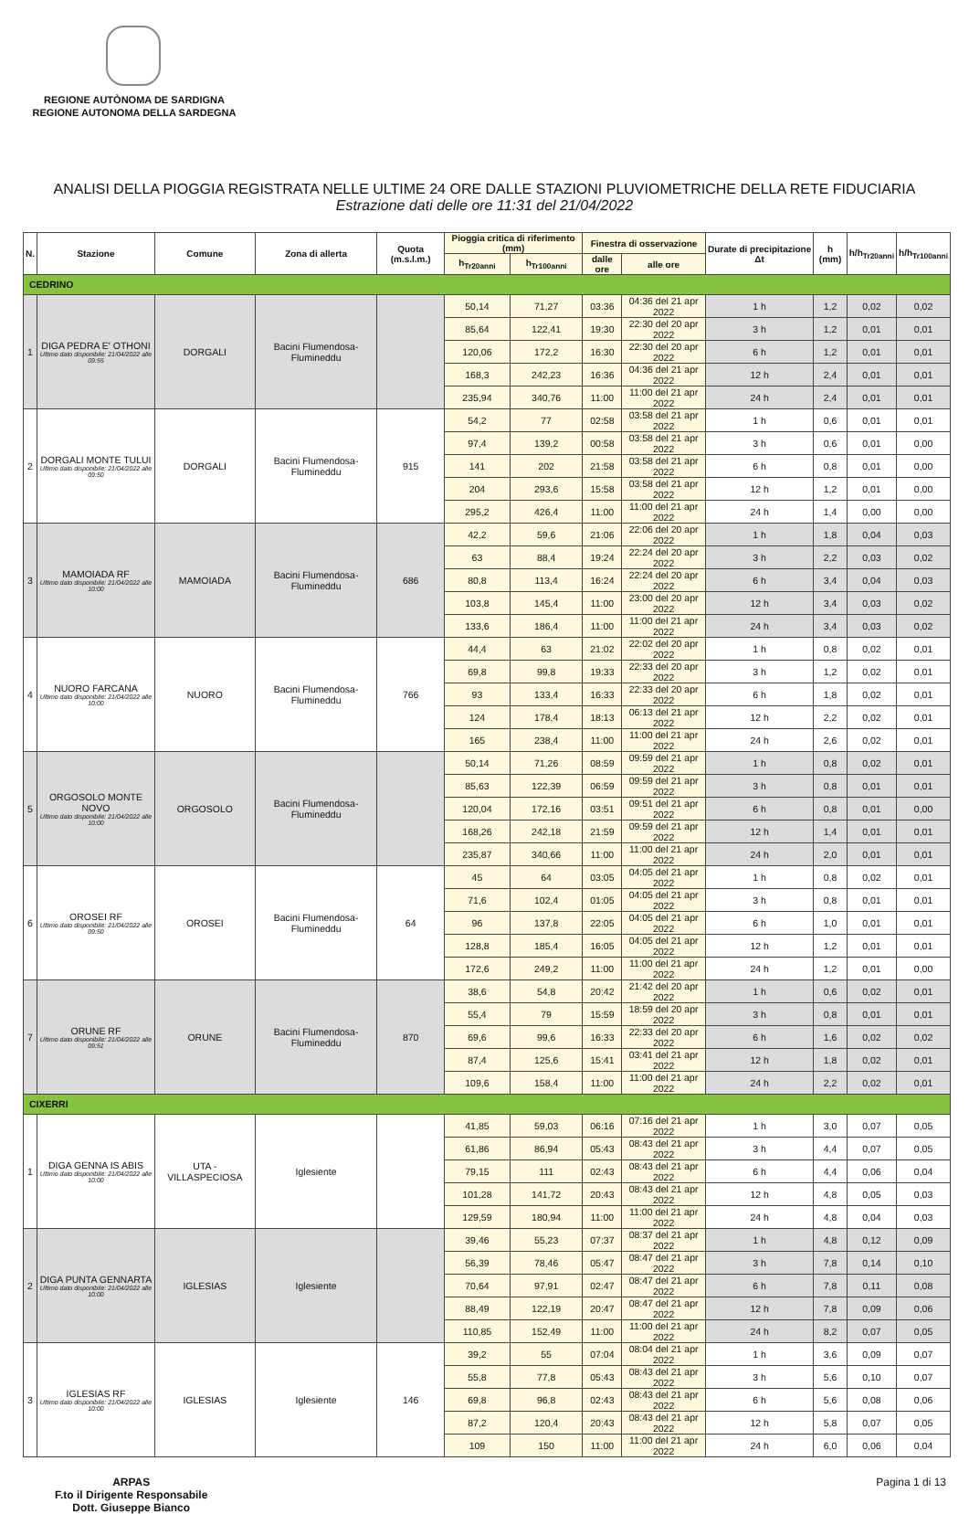REGIONE AUTÒNOMA DE SARDIGNA
REGIONE AUTONOMA DELLA SARDEGNA
ANALISI DELLA PIOGGIA REGISTRATA NELLE ULTIME 24 ORE DALLE STAZIONI PLUVIOMETRICHE DELLA RETE FIDUCIARIA
Estrazione dati delle ore 11:31 del 21/04/2022
| N. | Stazione | Comune | Zona di allerta | Quota (m.s.l.m.) | Pioggia critica di riferimento (mm) | | Finestra di osservazione | | Durate di precipitazione Δt | h (mm) | h/h<sub>Tr20anni</sub> | h/h<sub>Tr100anni</sub> |
| --- | --- | --- | --- | --- | --- | --- | --- | --- | --- | --- | --- | --- |
| | | | | | h<sub>Tr20anni</sub> | h<sub>Tr100anni</sub> | dalle ore | alle ore | | | | |
| CEDRINO | | | | | | | | | | | | |
| 1 | DIGA PEDRA E' OTHONI Ultimo dato disponibile: 21/04/2022 alle 09:55 | DORGALI | Bacini Flumendosa-Flumineddu | | 50,14 | 71,27 | 03:36 | 04:36 del 21 apr 2022 | 1 h | 1,2 | 0,02 | 0,02 |
| | | | | | 85,64 | 122,41 | 19:30 | 22:30 del 20 apr 2022 | 3 h | 1,2 | 0,01 | 0,01 |
| | | | | | 120,06 | 172,2 | 16:30 | 22:30 del 20 apr 2022 | 6 h | 1,2 | 0,01 | 0,01 |
| | | | | | 168,3 | 242,23 | 16:36 | 04:36 del 21 apr 2022 | 12 h | 2,4 | 0,01 | 0,01 |
| | | | | | 235,94 | 340,76 | 11:00 | 11:00 del 21 apr 2022 | 24 h | 2,4 | 0,01 | 0,01 |
| 2 | DORGALI MONTE TULUI Ultimo dato disponibile: 21/04/2022 alle 09:50 | DORGALI | Bacini Flumendosa-Flumineddu | 915 | 54,2 | 77 | 02:58 | 03:58 del 21 apr 2022 | 1 h | 0,6 | 0,01 | 0,01 |
| | | | | | 97,4 | 139,2 | 00:58 | 03:58 del 21 apr 2022 | 3 h | 0,6 | 0,01 | 0,00 |
| | | | | | 141 | 202 | 21:58 | 03:58 del 21 apr 2022 | 6 h | 0,8 | 0,01 | 0,00 |
| | | | | | 204 | 293,6 | 15:58 | 03:58 del 21 apr 2022 | 12 h | 1,2 | 0,01 | 0,00 |
| | | | | | 295,2 | 426,4 | 11:00 | 11:00 del 21 apr 2022 | 24 h | 1,4 | 0,00 | 0,00 |
| 3 | MAMOIADA RF Ultimo dato disponibile: 21/04/2022 alle 10:00 | MAMOIADA | Bacini Flumendosa-Flumineddu | 686 | 42,2 | 59,6 | 21:06 | 22:06 del 20 apr 2022 | 1 h | 1,8 | 0,04 | 0,03 |
| | | | | | 63 | 88,4 | 19:24 | 22:24 del 20 apr 2022 | 3 h | 2,2 | 0,03 | 0,02 |
| | | | | | 80,8 | 113,4 | 16:24 | 22:24 del 20 apr 2022 | 6 h | 3,4 | 0,04 | 0,03 |
| | | | | | 103,8 | 145,4 | 11:00 | 23:00 del 20 apr 2022 | 12 h | 3,4 | 0,03 | 0,02 |
| | | | | | 133,6 | 186,4 | 11:00 | 11:00 del 21 apr 2022 | 24 h | 3,4 | 0,03 | 0,02 |
| 4 | NUORO FARCANA Ultimo dato disponibile: 21/04/2022 alle 10:00 | NUORO | Bacini Flumendosa-Flumineddu | 766 | 44,4 | 63 | 21:02 | 22:02 del 20 apr 2022 | 1 h | 0,8 | 0,02 | 0,01 |
| | | | | | 69,8 | 99,8 | 19:33 | 22:33 del 20 apr 2022 | 3 h | 1,2 | 0,02 | 0,01 |
| | | | | | 93 | 133,4 | 16:33 | 22:33 del 20 apr 2022 | 6 h | 1,8 | 0,02 | 0,01 |
| | | | | | 124 | 178,4 | 18:13 | 06:13 del 21 apr 2022 | 12 h | 2,2 | 0,02 | 0,01 |
| | | | | | 165 | 238,4 | 11:00 | 11:00 del 21 apr 2022 | 24 h | 2,6 | 0,02 | 0,01 |
| 5 | ORGOSOLO MONTE NOVO Ultimo dato disponibile: 21/04/2022 alle 10:00 | ORGOSOLO | Bacini Flumendosa-Flumineddu | | 50,14 | 71,26 | 08:59 | 09:59 del 21 apr 2022 | 1 h | 0,8 | 0,02 | 0,01 |
| | | | | | 85,63 | 122,39 | 06:59 | 09:59 del 21 apr 2022 | 3 h | 0,8 | 0,01 | 0,01 |
| | | | | | 120,04 | 172,16 | 03:51 | 09:51 del 21 apr 2022 | 6 h | 0,8 | 0,01 | 0,00 |
| | | | | | 168,26 | 242,18 | 21:59 | 09:59 del 21 apr 2022 | 12 h | 1,4 | 0,01 | 0,01 |
| | | | | | 235,87 | 340,66 | 11:00 | 11:00 del 21 apr 2022 | 24 h | 2,0 | 0,01 | 0,01 |
| 6 | OROSEI RF Ultimo dato disponibile: 21/04/2022 alle 09:50 | OROSEI | Bacini Flumendosa-Flumineddu | 64 | 45 | 64 | 03:05 | 04:05 del 21 apr 2022 | 1 h | 0,8 | 0,02 | 0,01 |
| | | | | | 71,6 | 102,4 | 01:05 | 04:05 del 21 apr 2022 | 3 h | 0,8 | 0,01 | 0,01 |
| | | | | | 96 | 137,8 | 22:05 | 04:05 del 21 apr 2022 | 6 h | 1,0 | 0,01 | 0,01 |
| | | | | | 128,8 | 185,4 | 16:05 | 04:05 del 21 apr 2022 | 12 h | 1,2 | 0,01 | 0,01 |
| | | | | | 172,6 | 249,2 | 11:00 | 11:00 del 21 apr 2022 | 24 h | 1,2 | 0,01 | 0,00 |
| 7 | ORUNE RF Ultimo dato disponibile: 21/04/2022 alle 09:51 | ORUNE | Bacini Flumendosa-Flumineddu | 870 | 38,6 | 54,8 | 20:42 | 21:42 del 20 apr 2022 | 1 h | 0,6 | 0,02 | 0,01 |
| | | | | | 55,4 | 79 | 15:59 | 18:59 del 20 apr 2022 | 3 h | 0,8 | 0,01 | 0,01 |
| | | | | | 69,6 | 99,6 | 16:33 | 22:33 del 20 apr 2022 | 6 h | 1,6 | 0,02 | 0,02 |
| | | | | | 87,4 | 125,6 | 15:41 | 03:41 del 21 apr 2022 | 12 h | 1,8 | 0,02 | 0,01 |
| | | | | | 109,6 | 158,4 | 11:00 | 11:00 del 21 apr 2022 | 24 h | 2,2 | 0,02 | 0,01 |
| CIXERRI | | | | | | | | | | | | |
| 1 | DIGA GENNA IS ABIS Ultimo dato disponibile: 21/04/2022 alle 10:00 | UTA - VILLASPECIOSA | Iglesiente | | 41,85 | 59,03 | 06:16 | 07:16 del 21 apr 2022 | 1 h | 3,0 | 0,07 | 0,05 |
| | | | | | 61,86 | 86,94 | 05:43 | 08:43 del 21 apr 2022 | 3 h | 4,4 | 0,07 | 0,05 |
| | | | | | 79,15 | 111 | 02:43 | 08:43 del 21 apr 2022 | 6 h | 4,4 | 0,06 | 0,04 |
| | | | | | 101,28 | 141,72 | 20:43 | 08:43 del 21 apr 2022 | 12 h | 4,8 | 0,05 | 0,03 |
| | | | | | 129,59 | 180,94 | 11:00 | 11:00 del 21 apr 2022 | 24 h | 4,8 | 0,04 | 0,03 |
| 2 | DIGA PUNTA GENNARTA Ultimo dato disponibile: 21/04/2022 alle 10:00 | IGLESIAS | Iglesiente | | 39,46 | 55,23 | 07:37 | 08:37 del 21 apr 2022 | 1 h | 4,8 | 0,12 | 0,09 |
| | | | | | 56,39 | 78,46 | 05:47 | 08:47 del 21 apr 2022 | 3 h | 7,8 | 0,14 | 0,10 |
| | | | | | 70,64 | 97,91 | 02:47 | 08:47 del 21 apr 2022 | 6 h | 7,8 | 0,11 | 0,08 |
| | | | | | 88,49 | 122,19 | 20:47 | 08:47 del 21 apr 2022 | 12 h | 7,8 | 0,09 | 0,06 |
| | | | | | 110,85 | 152,49 | 11:00 | 11:00 del 21 apr 2022 | 24 h | 8,2 | 0,07 | 0,05 |
| 3 | IGLESIAS RF Ultimo dato disponibile: 21/04/2022 alle 10:00 | IGLESIAS | Iglesiente | 146 | 39,2 | 55 | 07:04 | 08:04 del 21 apr 2022 | 1 h | 3,6 | 0,09 | 0,07 |
| | | | | | 55,8 | 77,8 | 05:43 | 08:43 del 21 apr 2022 | 3 h | 5,6 | 0,10 | 0,07 |
| | | | | | 69,8 | 96,8 | 02:43 | 08:43 del 21 apr 2022 | 6 h | 5,6 | 0,08 | 0,06 |
| | | | | | 87,2 | 120,4 | 20:43 | 08:43 del 21 apr 2022 | 12 h | 5,8 | 0,07 | 0,05 |
| | | | | | 109 | 150 | 11:00 | 11:00 del 21 apr 2022 | 24 h | 6,0 | 0,06 | 0,04 |
ARPAS
F.to il Dirigente Responsabile
Dott. Giuseppe Bianco
Pagina 1 di 13